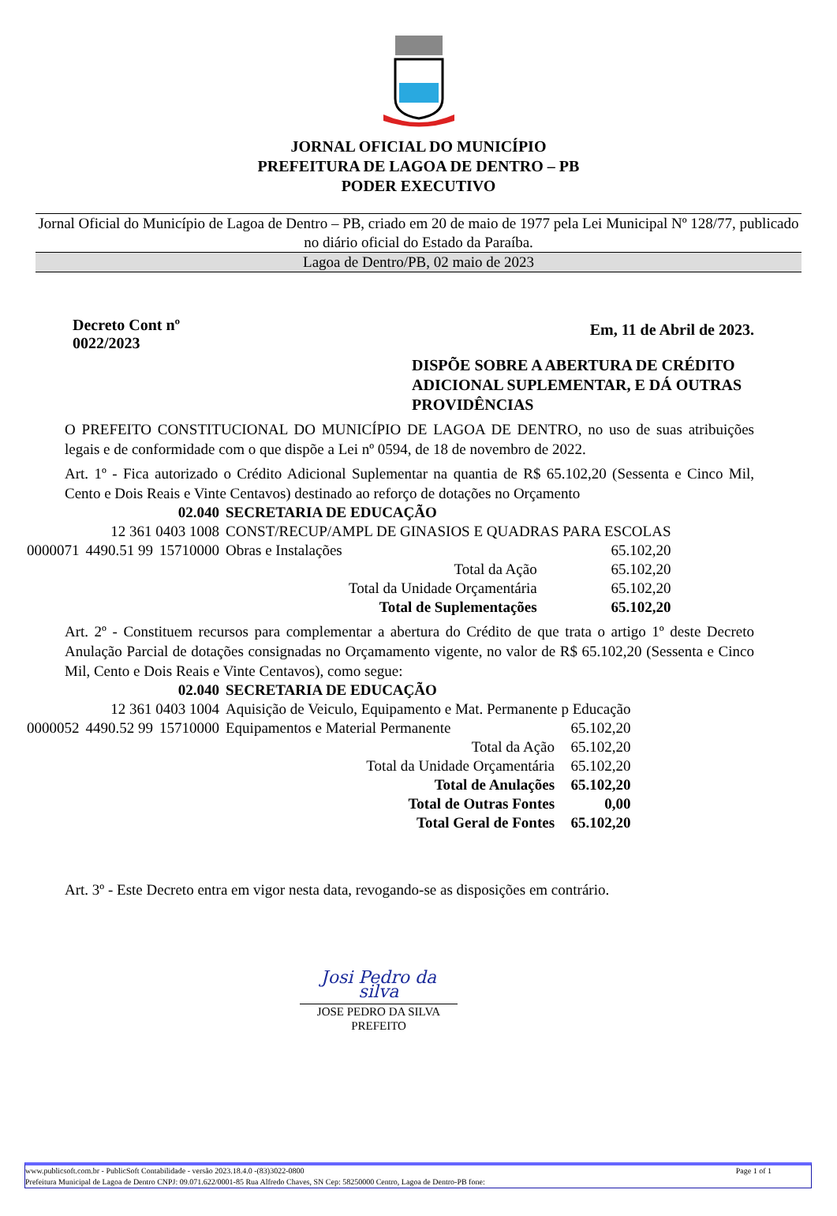JORNAL OFICIAL DO MUNICÍPIO
PREFEITURA DE LAGOA DE DENTRO – PB
PODER EXECUTIVO
Jornal Oficial do Município de Lagoa de Dentro – PB, criado em 20 de maio de 1977 pela Lei Municipal Nº 128/77, publicado no diário oficial do Estado da Paraíba.
Lagoa de Dentro/PB, 02 maio de 2023
Decreto Cont nº
0022/2023
Em, 11 de Abril de 2023.
DISPÕE SOBRE A ABERTURA DE CRÉDITO ADICIONAL SUPLEMENTAR, E DÁ OUTRAS PROVIDÊNCIAS
O PREFEITO CONSTITUCIONAL DO MUNICÍPIO DE LAGOA DE DENTRO, no uso de suas atribuições legais e de conformidade com o que dispõe a Lei nº 0594, de 18 de novembro de 2022.
Art. 1º - Fica autorizado o Crédito Adicional Suplementar na quantia de R$ 65.102,20 (Sessenta e Cinco Mil, Cento e Dois Reais e Vinte Centavos) destinado ao reforço de dotações no Orçamento
| 02.040 | | | SECRETARIA DE EDUCAÇÃO | | |
| 12 361 0403 1008 | | | CONST/RECUP/AMPL DE GINASIOS E QUADRAS PARA ESCOLAS | | |
| 0000071 | 4490.51 99 | 15710000 | Obras e Instalações | | 65.102,20 |
| Total da Ação | | | | | 65.102,20 |
| Total da Unidade Orçamentária | | | | | 65.102,20 |
| Total de Suplementações | | | | | 65.102,20 |
Art. 2º - Constituem recursos para complementar a abertura do Crédito de que trata o artigo 1º deste Decreto Anulação Parcial de dotações consignadas no Orçamamento vigente, no valor de R$ 65.102,20 (Sessenta e Cinco Mil, Cento e Dois Reais e Vinte Centavos), como segue:
| 02.040 | | | SECRETARIA DE EDUCAÇÃO | | |
| 12 361 0403 1004 | | | Aquisição de Veiculo, Equipamento e Mat. Permanente p Educação | | |
| 0000052 | 4490.52 99 | 15710000 | Equipamentos e Material Permanente | | 65.102,20 |
| Total da Ação | | | | | 65.102,20 |
| Total da Unidade Orçamentária | | | | | 65.102,20 |
| Total de Anulações | | | | | 65.102,20 |
| Total de Outras Fontes | | | | | 0,00 |
| Total Geral de Fontes | | | | | 65.102,20 |
Art. 3º - Este Decreto entra em vigor nesta data, revogando-se as disposições em contrário.
Josi Pedro da silva
JOSE PEDRO DA SILVA
PREFEITO
www.publicsoft.com.br - PublicSoft Contabilidade - versão 2023.18.4.0 -(83)3022-0800 Page 1 of 1
Prefeitura Municipal de Lagoa de Dentro CNPJ: 09.071.622/0001-85 Rua Alfredo Chaves, SN Cep: 58250000 Centro, Lagoa de Dentro-PB fone: